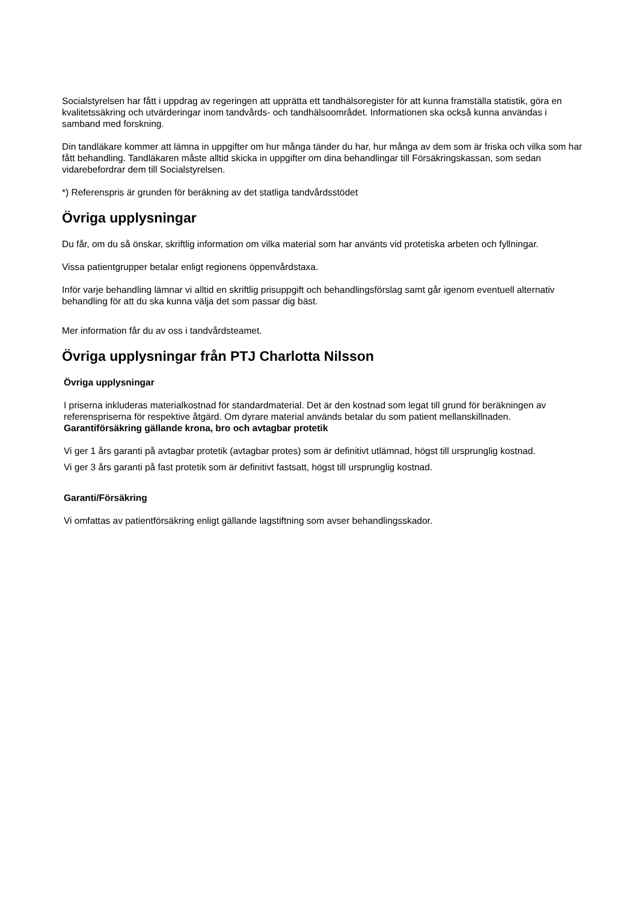Socialstyrelsen har fått i uppdrag av regeringen att upprätta ett tandhälsoregister för att kunna framställa statistik, göra en kvalitetssäkring och utvärderingar inom tandvårds- och tandhälsoområdet. Informationen ska också kunna användas i samband med forskning.
Din tandläkare kommer att lämna in uppgifter om hur många tänder du har, hur många av dem som är friska och vilka som har fått behandling. Tandläkaren måste alltid skicka in uppgifter om dina behandlingar till Försäkringskassan, som sedan vidarebefordrar dem till Socialstyrelsen.
*) Referenspris är grunden för beräkning av det statliga tandvårdsstödet
Övriga upplysningar
Du får, om du så önskar, skriftlig information om vilka material som har använts vid protetiska arbeten och fyllningar.
Vissa patientgrupper betalar enligt regionens öppenvårdstaxa.
Inför varje behandling lämnar vi alltid en skriftlig prisuppgift och behandlingsförslag samt går igenom eventuell alternativ behandling för att du ska kunna välja det som passar dig bäst.
Mer information får du av oss i tandvårdsteamet.
Övriga upplysningar från PTJ Charlotta Nilsson
Övriga upplysningar
I priserna inkluderas materialkostnad för standardmaterial. Det är den kostnad som legat till grund för beräkningen av referenspriserna för respektive åtgärd. Om dyrare material används betalar du som patient mellanskillnaden.
Garantiförsäkring gällande krona, bro och avtagbar protetik
Vi ger 1 års garanti på avtagbar protetik (avtagbar protes) som är definitivt utlämnad, högst till ursprunglig kostnad.
Vi ger 3 års garanti på fast protetik som är definitivt fastsatt, högst till ursprunglig kostnad.
Garanti/Försäkring
Vi omfattas av patientförsäkring enligt gällande lagstiftning som avser behandlingsskador.